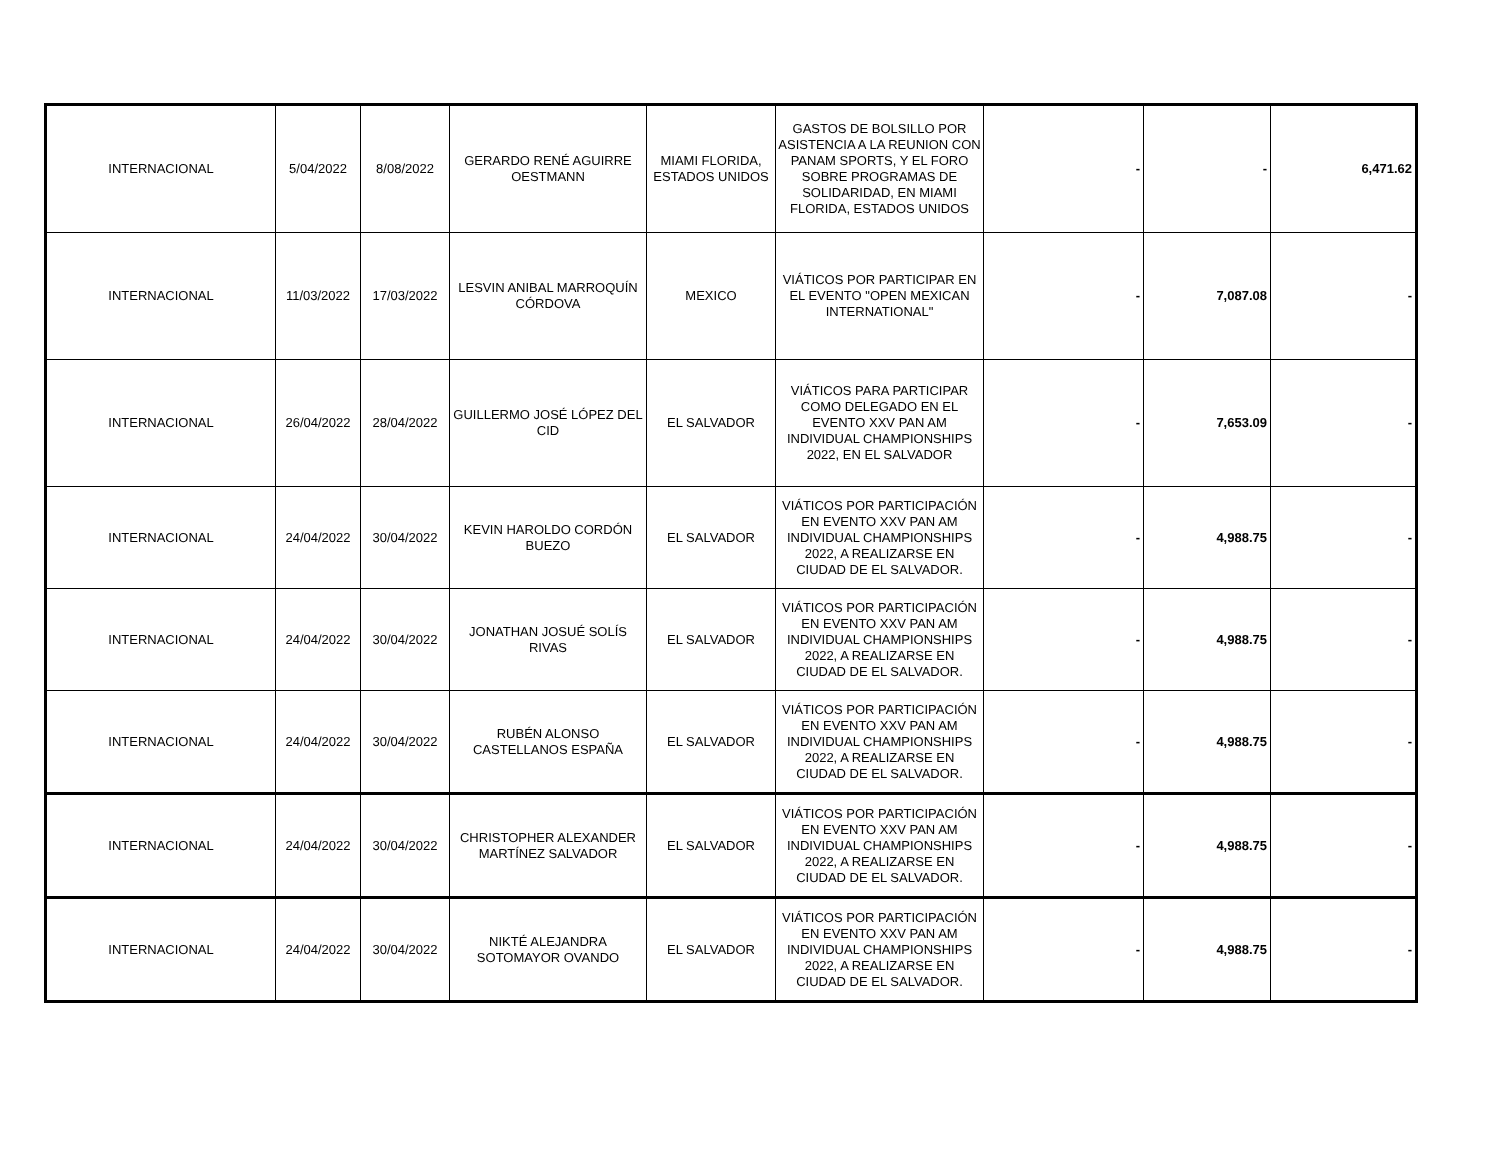| INTERNACIONAL | 5/04/2022 | 8/08/2022 | GERARDO RENÉ AGUIRRE OESTMANN | MIAMI FLORIDA, ESTADOS UNIDOS | GASTOS DE BOLSILLO POR ASISTENCIA A LA REUNION CON PANAM SPORTS, Y EL FORO SOBRE PROGRAMAS DE SOLIDARIDAD, EN MIAMI FLORIDA, ESTADOS UNIDOS | - | - | 6,471.62 |
| INTERNACIONAL | 11/03/2022 | 17/03/2022 | LESVIN ANIBAL MARROQUÍN CÓRDOVA | MEXICO | VIÁTICOS POR PARTICIPAR EN EL EVENTO "OPEN MEXICAN INTERNATIONAL" | - | 7,087.08 | - |
| INTERNACIONAL | 26/04/2022 | 28/04/2022 | GUILLERMO JOSÉ LÓPEZ DEL CID | EL SALVADOR | VIÁTICOS PARA PARTICIPAR COMO DELEGADO EN EL EVENTO XXV PAN AM INDIVIDUAL CHAMPIONSHIPS 2022, EN EL SALVADOR | - | 7,653.09 | - |
| INTERNACIONAL | 24/04/2022 | 30/04/2022 | KEVIN HAROLDO CORDÓN BUEZO | EL SALVADOR | VIÁTICOS POR PARTICIPACIÓN EN EVENTO XXV PAN AM INDIVIDUAL CHAMPIONSHIPS 2022, A REALIZARSE EN CIUDAD DE EL SALVADOR. | - | 4,988.75 | - |
| INTERNACIONAL | 24/04/2022 | 30/04/2022 | JONATHAN JOSUÉ SOLÍS RIVAS | EL SALVADOR | VIÁTICOS POR PARTICIPACIÓN EN EVENTO XXV PAN AM INDIVIDUAL CHAMPIONSHIPS 2022, A REALIZARSE EN CIUDAD DE EL SALVADOR. | - | 4,988.75 | - |
| INTERNACIONAL | 24/04/2022 | 30/04/2022 | RUBÉN ALONSO CASTELLANOS ESPAÑA | EL SALVADOR | VIÁTICOS POR PARTICIPACIÓN EN EVENTO XXV PAN AM INDIVIDUAL CHAMPIONSHIPS 2022, A REALIZARSE EN CIUDAD DE EL SALVADOR. | - | 4,988.75 | - |
| INTERNACIONAL | 24/04/2022 | 30/04/2022 | CHRISTOPHER ALEXANDER MARTÍNEZ SALVADOR | EL SALVADOR | VIÁTICOS POR PARTICIPACIÓN EN EVENTO XXV PAN AM INDIVIDUAL CHAMPIONSHIPS 2022, A REALIZARSE EN CIUDAD DE EL SALVADOR. | - | 4,988.75 | - |
| INTERNACIONAL | 24/04/2022 | 30/04/2022 | NIKTÉ ALEJANDRA SOTOMAYOR OVANDO | EL SALVADOR | VIÁTICOS POR PARTICIPACIÓN EN EVENTO XXV PAN AM INDIVIDUAL CHAMPIONSHIPS 2022, A REALIZARSE EN CIUDAD DE EL SALVADOR. | - | 4,988.75 | - |